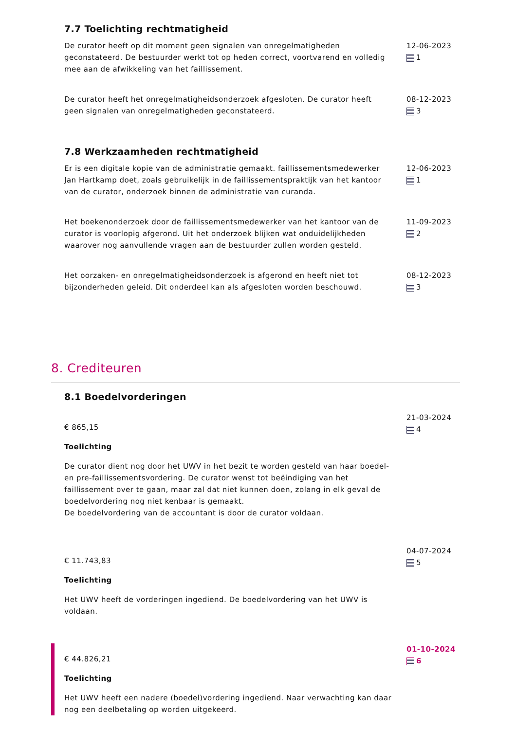7.7 Toelichting rechtmatigheid
De curator heeft op dit moment geen signalen van onregelmatigheden geconstateerd. De bestuurder werkt tot op heden correct, voortvarend en volledig mee aan de afwikkeling van het faillissement.
12-06-2023
1
De curator heeft het onregelmatigheidsonderzoek afgesloten. De curator heeft geen signalen van onregelmatigheden geconstateerd.
08-12-2023
3
7.8 Werkzaamheden rechtmatigheid
Er is een digitale kopie van de administratie gemaakt. faillissementsmedewerker Jan Hartkamp doet, zoals gebruikelijk in de faillissementspraktijk van het kantoor van de curator, onderzoek binnen de administratie van curanda.
12-06-2023
1
Het boekenonderzoek door de faillissementsmedewerker van het kantoor van de curator is voorlopig afgerond. Uit het onderzoek blijken wat onduidelijkheden waarover nog aanvullende vragen aan de bestuurder zullen worden gesteld.
11-09-2023
2
Het oorzaken- en onregelmatigheidsonderzoek is afgerond en heeft niet tot bijzonderheden geleid. Dit onderdeel kan als afgesloten worden beschouwd.
08-12-2023
3
8. Crediteuren
8.1 Boedelvorderingen
€ 865,15
Toelichting
De curator dient nog door het UWV in het bezit te worden gesteld van haar boedel- en pre-faillissementsvordering. De curator wenst tot beëindiging van het faillissement over te gaan, maar zal dat niet kunnen doen, zolang in elk geval de boedelvordering nog niet kenbaar is gemaakt.
De boedelvordering van de accountant is door de curator voldaan.
21-03-2024
4
€ 11.743,83
Toelichting
Het UWV heeft de vorderingen ingediend. De boedelvordering van het UWV is voldaan.
04-07-2024
5
€ 44.826,21
Toelichting
Het UWV heeft een nadere (boedel)vordering ingediend. Naar verwachting kan daar nog een deelbetaling op worden uitgekeerd.
01-10-2024
6